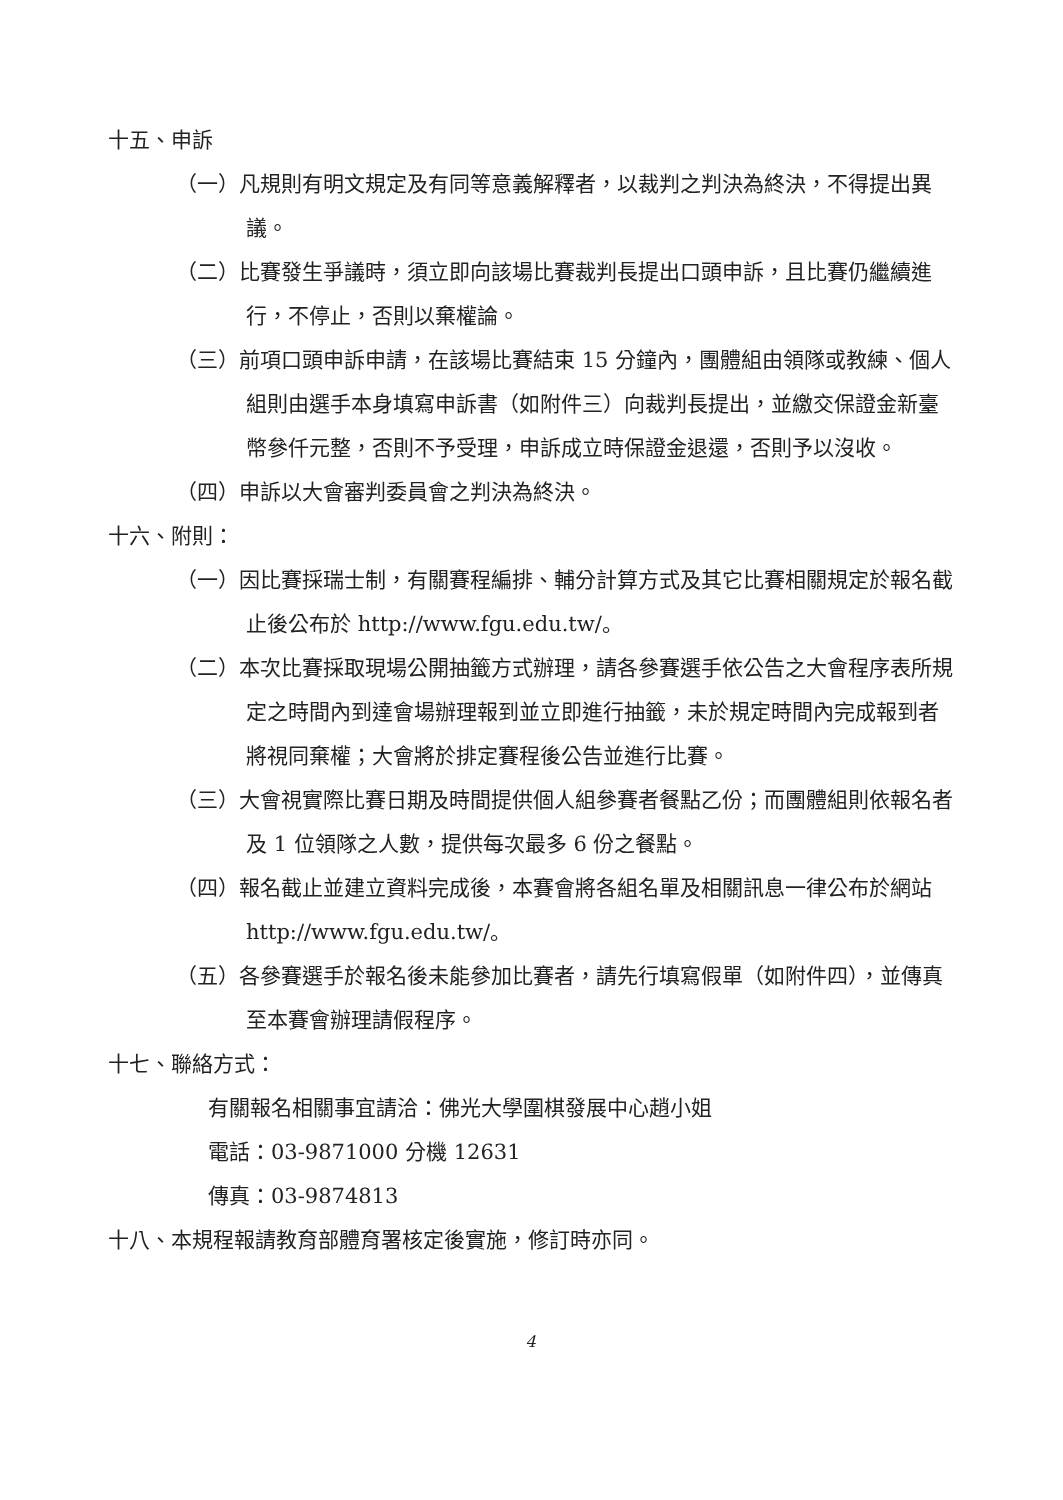十五、申訴
（一）凡規則有明文規定及有同等意義解釋者，以裁判之判決為終決，不得提出異議。
（二）比賽發生爭議時，須立即向該場比賽裁判長提出口頭申訴，且比賽仍繼續進行，不停止，否則以棄權論。
（三）前項口頭申訴申請，在該場比賽結束 15 分鐘內，團體組由領隊或教練、個人組則由選手本身填寫申訴書（如附件三）向裁判長提出，並繳交保證金新臺幣參仟元整，否則不予受理，申訴成立時保證金退還，否則予以沒收。
（四）申訴以大會審判委員會之判決為終決。
十六、附則：
（一）因比賽採瑞士制，有關賽程編排、輔分計算方式及其它比賽相關規定於報名截止後公布於 http://www.fgu.edu.tw/。
（二）本次比賽採取現場公開抽籤方式辦理，請各參賽選手依公告之大會程序表所規定之時間內到達會場辦理報到並立即進行抽籤，未於規定時間內完成報到者將視同棄權；大會將於排定賽程後公告並進行比賽。
（三）大會視實際比賽日期及時間提供個人組參賽者餐點乙份；而團體組則依報名者及 1 位領隊之人數，提供每次最多 6 份之餐點。
（四）報名截止並建立資料完成後，本賽會將各組名單及相關訊息一律公布於網站 http://www.fgu.edu.tw/。
（五）各參賽選手於報名後未能參加比賽者，請先行填寫假單（如附件四），並傳真至本賽會辦理請假程序。
十七、聯絡方式：
有關報名相關事宜請洽：佛光大學圍棋發展中心趙小姐
電話：03-9871000 分機 12631
傳真：03-9874813
十八、本規程報請教育部體育署核定後實施，修訂時亦同。
4